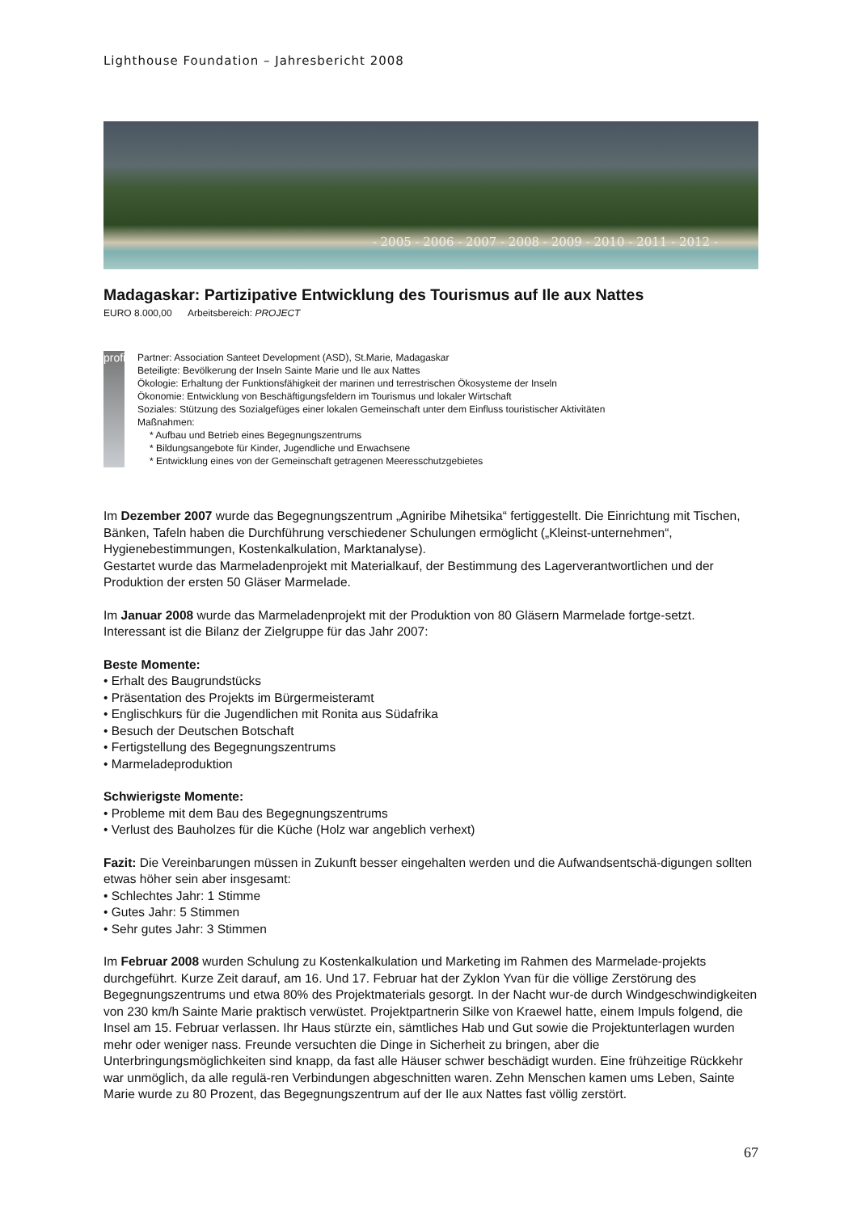Lighthouse Foundation – Jahresbericht 2008
- 2005 - 2006 - 2007 - 2008 - 2009 - 2010 - 2011 - 2012 -
Madagaskar: Partizipative Entwicklung des Tourismus auf Ile aux Nattes
EURO 8.000,00 Arbeitsbereich: PROJECT
profil
Partner: Association Santeet Development (ASD), St.Marie, Madagaskar
Beteiligte: Bevölkerung der Inseln Sainte Marie und Ile aux Nattes
Ökologie: Erhaltung der Funktionsfähigkeit der marinen und terrestrischen Ökosysteme der Inseln
Ökonomie: Entwicklung von Beschäftigungsfeldern im Tourismus und lokaler Wirtschaft
Soziales: Stützung des Sozialgefüges einer lokalen Gemeinschaft unter dem Einfluss touristischer Aktivitäten
Maßnahmen:
* Aufbau und Betrieb eines Begegnungszentrums
* Bildungsangebote für Kinder, Jugendliche und Erwachsene
* Entwicklung eines von der Gemeinschaft getragenen Meeresschutzgebietes
Im Dezember 2007 wurde das Begegnungszentrum „Agniribe Mihetsika“ fertiggestellt. Die Einrichtung mit Tischen, Bänken, Tafeln haben die Durchführung verschiedener Schulungen ermöglicht („Kleinst-unternehmen“, Hygienebestimmungen, Kostenkalkulation, Marktanalyse).
Gestartet wurde das Marmeladenprojekt mit Materialkauf, der Bestimmung des Lagerverantwortlichen und der Produktion der ersten 50 Gläser Marmelade.
Im Januar 2008 wurde das Marmeladenprojekt mit der Produktion von 80 Gläsern Marmelade fortge-setzt. Interessant ist die Bilanz der Zielgruppe für das Jahr 2007:
Beste Momente:
• Erhalt des Baugrundstücks
• Präsentation des Projekts im Bürgermeisteramt
• Englischkurs für die Jugendlichen mit Ronita aus Südafrika
• Besuch der Deutschen Botschaft
• Fertigstellung des Begegnungszentrums
• Marmeladeproduktion
Schwierigste Momente:
• Probleme mit dem Bau des Begegnungszentrums
• Verlust des Bauholzes für die Küche (Holz war angeblich verhext)
Fazit: Die Vereinbarungen müssen in Zukunft besser eingehalten werden und die Aufwandsentschä-digungen sollten etwas höher sein aber insgesamt:
• Schlechtes Jahr: 1 Stimme
• Gutes Jahr: 5 Stimmen
• Sehr gutes Jahr: 3 Stimmen
Im Februar 2008 wurden Schulung zu Kostenkalkulation und Marketing im Rahmen des Marmelade-projekts durchgeführt. Kurze Zeit darauf, am 16. Und 17. Februar hat der Zyklon Yvan für die völlige Zerstörung des Begegnungszentrums und etwa 80% des Projektmaterials gesorgt. In der Nacht wur-de durch Windgeschwindigkeiten von 230 km/h Sainte Marie praktisch verwüstet. Projektpartnerin Silke von Kraewel hatte, einem Impuls folgend, die Insel am 15. Februar verlassen. Ihr Haus stürzte ein, sämtliches Hab und Gut sowie die Projektunterlagen wurden mehr oder weniger nass. Freunde versuchten die Dinge in Sicherheit zu bringen, aber die Unterbringungsmöglichkeiten sind knapp, da fast alle Häuser schwer beschädigt wurden. Eine frühzeitige Rückkehr war unmöglich, da alle regulä-ren Verbindungen abgeschnitten waren. Zehn Menschen kamen ums Leben, Sainte Marie wurde zu 80 Prozent, das Begegnungszentrum auf der Ile aux Nattes fast völlig zerstört.
67